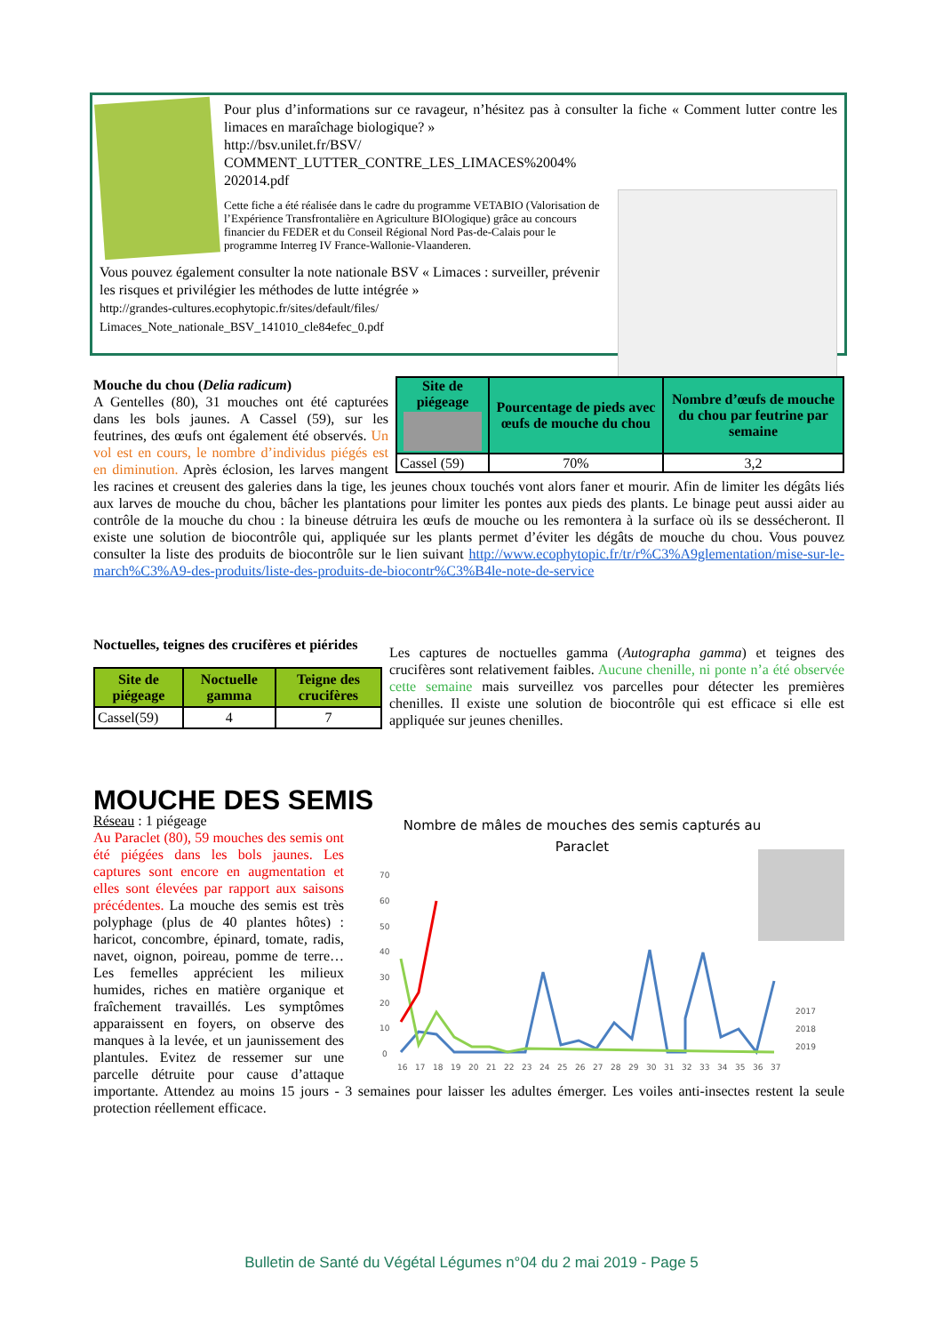Pour plus d’informations sur ce ravageur, n’hésitez pas à consulter la fiche « Comment lutter contre les limaces en maraîchage biologique? »
http://bsv.unilet.fr/BSV/
COMMENT_LUTTER_CONTRE_LES_LIMACES%2004%
202014.pdf
Cette fiche a été réalisée dans le cadre du programme VETABIO (Valorisation de l’Expérience Transfrontalière en Agriculture BIOlogique) grâce au concours financier du FEDER et du Conseil Régional Nord Pas-de-Calais pour le programme Interreg IV France-Wallonie-Vlaanderen.
Vous pouvez également consulter la note nationale BSV « Limaces : surveiller, prévenir les risques et privilégier les méthodes de lutte intégrée »
http://grandes-cultures.ecophytopic.fr/sites/default/files/
Limaces_Note_nationale_BSV_141010_cle84efec_0.pdf
| Site de piégeage | Pourcentage de pieds avec œufs de mouche du chou | Nombre d’œufs de mouche du chou par feutrine par semaine |
| --- | --- | --- |
| Cassel (59) | 70% | 3,2 |
Mouche du chou (Delia radicum)
A Gentelles (80), 31 mouches ont été capturées dans les bols jaunes. A Cassel (59), sur les feutrines, des œufs ont également été observés. Un vol est en cours, le nombre d’individus piégés est en diminution. Après éclosion, les larves mangent les racines et creusent des galeries dans la tige, les jeunes choux touchés vont alors faner et mourir. Afin de limiter les dégâts liés aux larves de mouche du chou, bâcher les plantations pour limiter les pontes aux pieds des plants. Le binage peut aussi aider au contrôle de la mouche du chou : la bineuse détruira les œufs de mouche ou les remontera à la surface où ils se dessécheront. Il existe une solution de biocontrôle qui, appliquée sur les plants permet d’éviter les dégâts de mouche du chou. Vous pouvez consulter la liste des produits de biocontrôle sur le lien suivant http://www.ecophytopic.fr/tr/r%C3%A9glementation/mise-sur-le-march%C3%A9-des-produits/liste-des-produits-de-biocontr%C3%B4le-note-de-service
Noctuelles, teignes des crucifères et piérides
| Site de piégeage | Noctuelle gamma | Teigne des crucifères |
| --- | --- | --- |
| Cassel(59) | 4 | 7 |
Les captures de noctuelles gamma (Autographa gamma) et teignes des crucifères sont relativement faibles. Aucune chenille, ni ponte n’a été observée cette semaine mais surveillez vos parcelles pour détecter les premières chenilles. Il existe une solution de biocontrôle qui est efficace si elle est appliquée sur jeunes chenilles.
MOUCHE DES SEMIS
Nombre de mâles de mouches des semis capturés au
Paraclet
70
60
50
40
30
20
10
0
16
17
18
19
20
21
22
23
24
25
26
27
28
29
30
31
32
33
34
35
36
37
2017
2018
2019
Réseau : 1 piégeage
Au Paraclet (80), 59 mouches des semis ont été piégées dans les bols jaunes. Les captures sont encore en augmentation et elles sont élevées par rapport aux saisons précédentes. La mouche des semis est très polyphage (plus de 40 plantes hôtes) : haricot, concombre, épinard, tomate, radis, navet, oignon, poireau, pomme de terre… Les femelles apprécient les milieux humides, riches en matière organique et fraîchement travaillés. Les symptômes apparaissent en foyers, on observe des manques à la levée, et un jaunissement des plantules. Evitez de ressemer sur une parcelle détruite pour cause d’attaque importante. Attendez au moins 15 jours - 3 semaines pour laisser les adultes émerger. Les voiles anti-insectes restent la seule protection réellement efficace.
Bulletin de Santé du Végétal Légumes n°04 du 2 mai 2019 - Page 5